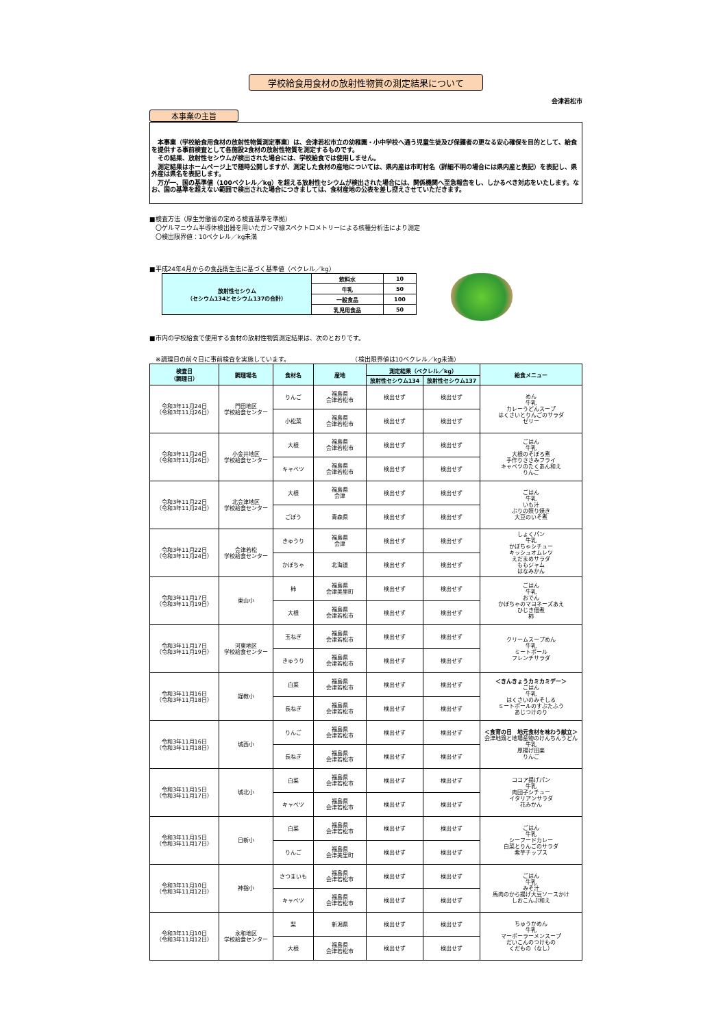学校給食用食材の放射性物質の測定結果について
会津若松市
本事業の主旨
　本事業（学校給食用食材の放射性物質測定事業）は、会津若松市立の幼稚園・小中学校へ通う児童生徒及び保護者の更なる安心確保を目的として、給食を提供する事前検査として各施設2食材の放射性物質を測定するものです。
　その結果、放射性セシウムが検出された場合には、学校給食では使用しません。
　測定結果はホームページ上で随時公開しますが、測定した食材の産地については、県内産は市町村名（詳細不明の場合には県内産と表記）を表記し、県外産は県名を表記します。
　万が一、国の基準値（100ベクレル／kg）を超える放射性セシウムが検出された場合には、関係機関へ至急報告をし、しかるべき対応をいたします。なお、国の基準を超えない範囲で検出された場合につきましては、食材産地の公表を差し控えさせていただきます。
■検査方法（厚生労働省の定める検査基準を準拠）
　〇ゲルマニウム半導体検出器を用いたガンマ線スペクトロメトリーによる核種分析法により測定
　〇検出限界値：10ベクレル／kg未満
■平成24年4月からの食品衛生法に基づく基準値（ベクレル／kg）
| 放射性セシウム （セシウム134とセシウム137の合計） | 飲料水 | 10 |
| | 牛乳 | 50 |
| | 一般食品 | 100 |
| | 乳児用食品 | 50 |
■市内の学校給食で使用する食材の放射性物質測定結果は、次のとおりです。
　※調理日の前々日に事前検査を実施しています。　　　　　　　　　　　（検出限界値は10ベクレル／kg未満）
| 検査日 （調理日） | 調理場名 | 食材名 | 産地 | 測定結果（ベクレル／kg） | | 給食メニュー |
| --- | --- | --- | --- | --- | --- | --- |
| | | | | 放射性セシウム134 | 放射性セシウム137 | |
| 令和3年11月24日 （令和3年11月26日） | 門田地区 学校給食センター | りんご | 福島県 会津若松市 | 検出せず | 検出せず | めん 牛乳 カレーうどんスープ はくさいとりんごのサラダ ゼリー |
| | | 小松菜 | 福島県 会津若松市 | 検出せず | 検出せず | |
| 令和3年11月24日 （令和3年11月26日） | 小金井地区 学校給食センター | 大根 | 福島県 会津若松市 | 検出せず | 検出せず | ごはん 牛乳 大根のそぼろ煮 手作りささみフライ キャベツのたくあん和え りんご |
| | | キャベツ | 福島県 会津若松市 | 検出せず | 検出せず | |
| 令和3年11月22日 （令和3年11月24日） | 北会津地区 学校給食センター | 大根 | 福島県 会津 | 検出せず | 検出せず | ごはん 牛乳 いも汁 ぶりの照り焼き 大豆のいそ煮 |
| | | ごぼう | 青森県 | 検出せず | 検出せず | |
| 令和3年11月22日 （令和3年11月24日） | 会津若松 学校給食センター | きゅうり | 福島県 会津 | 検出せず | 検出せず | しょくパン 牛乳 かぼちゃシチュー キッシュオムレツ えだまめサラダ ももジャム はなみかん |
| | | かぼちゃ | 北海道 | 検出せず | 検出せず | |
| 令和3年11月17日 （令和3年11月19日） | 東山小 | 柿 | 福島県 会津美里町 | 検出せず | 検出せず | ごはん 牛乳 おでん かぼちゃのマヨネーズあえ ひじき佃煮 柿 |
| | | 大根 | 福島県 会津若松市 | 検出せず | 検出せず | |
| 令和3年11月17日 （令和3年11月19日） | 河東地区 学校給食センター | 玉ねぎ | 福島県 会津若松市 | 検出せず | 検出せず | クリームスープめん 牛乳 ミートボール フレンチサラダ |
| | | きゅうり | 福島県 会津若松市 | 検出せず | 検出せず | |
| 令和3年11月16日 （令和3年11月18日） | 謹教小 | 白菜 | 福島県 会津若松市 | 検出せず | 検出せず | ＜きんきょうカミカミデー＞ ごはん 牛乳 はくさいのみそしる ミートボールのすぶたふう あじつけのり |
| | | 長ねぎ | 福島県 会津若松市 | 検出せず | 検出せず | |
| 令和3年11月16日 （令和3年11月18日） | 城西小 | りんご | 福島県 会津若松市 | 検出せず | 検出せず | ＜食育の日 地元食材を味わう献立＞ 会津地鶏と地場産物のけんちんうどん 牛乳 厚揚げ田楽 りんご |
| | | 長ねぎ | 福島県 会津若松市 | 検出せず | 検出せず | |
| 令和3年11月15日 （令和3年11月17日） | 城北小 | 白菜 | 福島県 会津若松市 | 検出せず | 検出せず | ココア揚げパン 牛乳 肉団子シチュー イタリアンサラダ 花みかん |
| | | キャベツ | 福島県 会津若松市 | 検出せず | 検出せず | |
| 令和3年11月15日 （令和3年11月17日） | 日新小 | 白菜 | 福島県 会津若松市 | 検出せず | 検出せず | ごはん 牛乳 シーフードカレー 白菜とりんごのサラダ 紫芋チップス |
| | | りんご | 福島県 会津美里町 | 検出せず | 検出せず | |
| 令和3年11月10日 （令和3年11月12日） | 神指小 | さつまいも | 福島県 会津若松市 | 検出せず | 検出せず | ごはん 牛乳 みそ汁 馬肉のから揚げ大豆ソースかけ しおこんぶ和え |
| | | キャベツ | 福島県 会津若松市 | 検出せず | 検出せず | |
| 令和3年11月10日 （令和3年11月12日） | 永和地区 学校給食センター | 梨 | 新潟県 | 検出せず | 検出せず | ちゅうかめん 牛乳 マーボーラーメンスープ だいこんのつけもの くだもの（なし） |
| | | 大根 | 福島県 会津若松市 | 検出せず | 検出せず | |